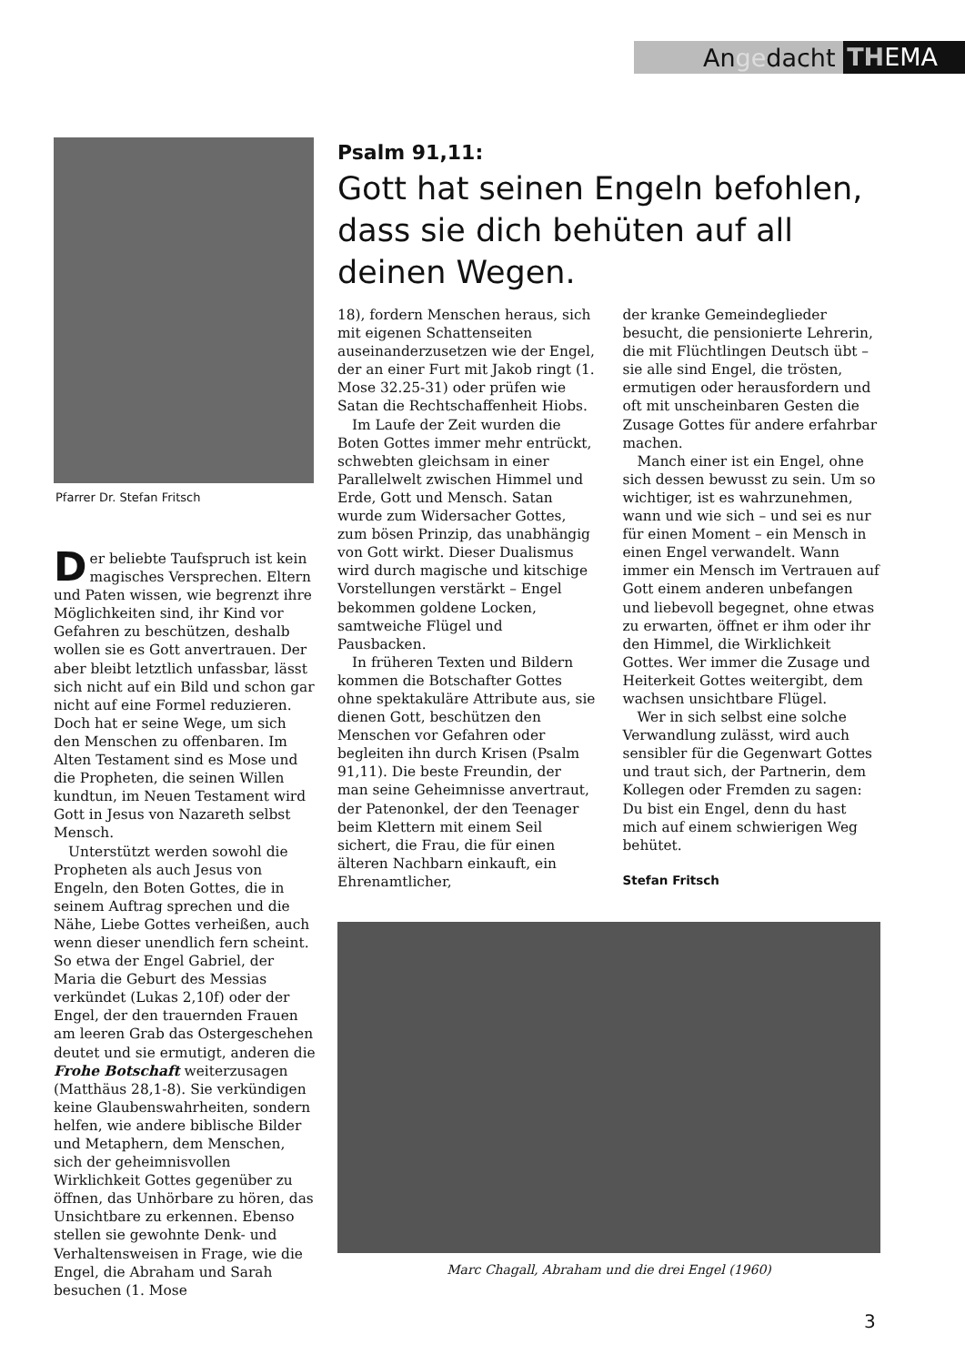Angedacht THEMA
Pfarrer Dr. Stefan Fritsch
Der beliebte Taufspruch ist kein magisches Versprechen. Eltern und Paten wissen, wie begrenzt ihre Möglichkeiten sind, ihr Kind vor Gefahren zu beschützen, deshalb wollen sie es Gott anvertrauen. Der aber bleibt letztlich unfassbar, lässt sich nicht auf ein Bild und schon gar nicht auf eine Formel reduzieren. Doch hat er seine Wege, um sich den Menschen zu offenbaren. Im Alten Testament sind es Mose und die Propheten, die seinen Willen kundtun, im Neuen Testament wird Gott in Jesus von Nazareth selbst Mensch.
Unterstützt werden sowohl die Propheten als auch Jesus von Engeln, den Boten Gottes, die in seinem Auftrag sprechen und die Nähe, Liebe Gottes verheißen, auch wenn dieser unendlich fern scheint. So etwa der Engel Gabriel, der Maria die Geburt des Messias verkündet (Lukas 2,10f) oder der Engel, der den trauernden Frauen am leeren Grab das Ostergeschehen deutet und sie ermutigt, anderen die Frohe Botschaft weiterzusagen (Matthäus 28,1-8). Sie verkündigen keine Glaubenswahrheiten, sondern helfen, wie andere biblische Bilder und Metaphern, dem Menschen, sich der geheimnisvollen Wirklichkeit Gottes gegenüber zu öffnen, das Unhörbare zu hören, das Unsichtbare zu erkennen. Ebenso stellen sie gewohnte Denk- und Verhaltensweisen in Frage, wie die Engel, die Abraham und Sarah besuchen (1. Mose
Psalm 91,11:
Gott hat seinen Engeln befohlen, dass sie dich behüten auf all deinen Wegen.
18), fordern Menschen heraus, sich mit eigenen Schattenseiten auseinanderzusetzen wie der Engel, der an einer Furt mit Jakob ringt (1. Mose 32.25-31) oder prüfen wie Satan die Rechtschaffenheit Hiobs.
Im Laufe der Zeit wurden die Boten Gottes immer mehr entrückt, schwebten gleichsam in einer Parallelwelt zwischen Himmel und Erde, Gott und Mensch. Satan wurde zum Widersacher Gottes, zum bösen Prinzip, das unabhängig von Gott wirkt. Dieser Dualismus wird durch magische und kitschige Vorstellungen verstärkt – Engel bekommen goldene Locken, samtweiche Flügel und Pausbacken.
In früheren Texten und Bildern kommen die Botschafter Gottes ohne spektakuläre Attribute aus, sie dienen Gott, beschützen den Menschen vor Gefahren oder begleiten ihn durch Krisen (Psalm 91,11). Die beste Freundin, der man seine Geheimnisse anvertraut, der Patenonkel, der den Teenager beim Klettern mit einem Seil sichert, die Frau, die für einen älteren Nachbarn einkauft, ein Ehrenamtlicher,
der kranke Gemeindeglieder besucht, die pensionierte Lehrerin, die mit Flüchtlingen Deutsch übt – sie alle sind Engel, die trösten, ermutigen oder herausfordern und oft mit unscheinbaren Gesten die Zusage Gottes für andere erfahrbar machen.
Manch einer ist ein Engel, ohne sich dessen bewusst zu sein. Um so wichtiger, ist es wahrzunehmen, wann und wie sich – und sei es nur für einen Moment – ein Mensch in einen Engel verwandelt. Wann immer ein Mensch im Vertrauen auf Gott einem anderen unbefangen und liebevoll begegnet, ohne etwas zu erwarten, öffnet er ihm oder ihr den Himmel, die Wirklichkeit Gottes. Wer immer die Zusage und Heiterkeit Gottes weitergibt, dem wachsen unsichtbare Flügel.
Wer in sich selbst eine solche Verwandlung zulässt, wird auch sensibler für die Gegenwart Gottes und traut sich, der Partnerin, dem Kollegen oder Fremden zu sagen: Du bist ein Engel, denn du hast mich auf einem schwierigen Weg behütet.
Stefan Fritsch
Marc Chagall, Abraham und die drei Engel (1960)
3